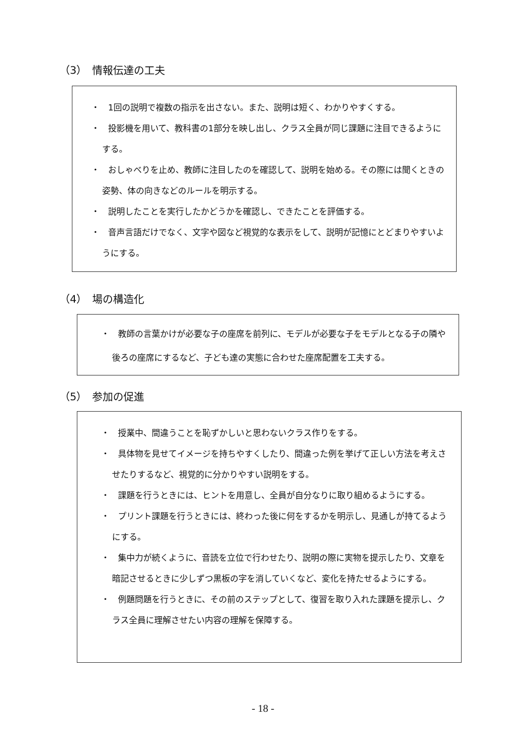（3）　情報伝達の工夫
・　1回の説明で複数の指示を出さない。また、説明は短く、わかりやすくする。
・　投影機を用いて、教科書の1部分を映し出し、クラス全員が同じ課題に注目できるようにする。
・　おしゃべりを止め、教師に注目したのを確認して、説明を始める。その際には聞くときの姿勢、体の向きなどのルールを明示する。
・　説明したことを実行したかどうかを確認し、できたことを評価する。
・　音声言語だけでなく、文字や図など視覚的な表示をして、説明が記憶にとどまりやすいようにする。
（4）　場の構造化
・　教師の言葉かけが必要な子の座席を前列に、モデルが必要な子をモデルとなる子の隣や後ろの座席にするなど、子ども達の実態に合わせた座席配置を工夫する。
（5）　参加の促進
・　授業中、間違うことを恥ずかしいと思わないクラス作りをする。
・　具体物を見せてイメージを持ちやすくしたり、間違った例を挙げて正しい方法を考えさせたりするなど、視覚的に分かりやすい説明をする。
・　課題を行うときには、ヒントを用意し、全員が自分なりに取り組めるようにする。
・　プリント課題を行うときには、終わった後に何をするかを明示し、見通しが持てるようにする。
・　集中力が続くように、音読を立位で行わせたり、説明の際に実物を提示したり、文章を暗記させるときに少しずつ黒板の字を消していくなど、変化を持たせるようにする。
・　例題問題を行うときに、その前のステップとして、復習を取り入れた課題を提示し、クラス全員に理解させたい内容の理解を保障する。
- 18 -